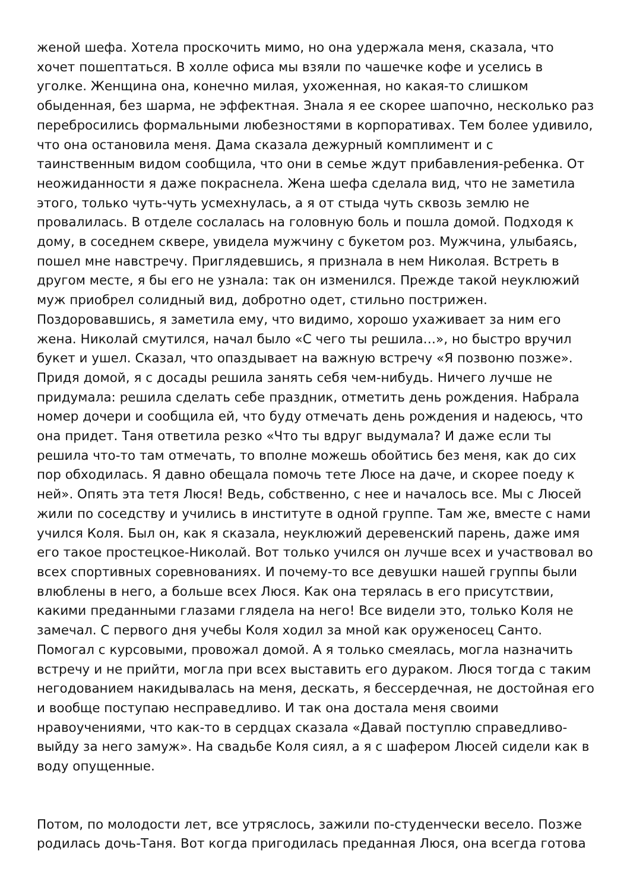женой шефа. Хотела проскочить мимо, но она удержала меня, сказала, что хочет пошептаться. В холле офиса мы взяли по чашечке кофе и уселись в уголке. Женщина она, конечно милая, ухоженная, но какая-то слишком обыденная, без шарма, не эффектная. Знала я ее скорее шапочно, несколько раз перебросились формальными любезностями в корпоративах. Тем более удивило, что она остановила меня. Дама сказала дежурный комплимент и с таинственным видом сообщила, что они в семье ждут прибавления-ребенка. От неожиданности я даже покраснела. Жена шефа сделала вид, что не заметила этого, только чуть-чуть усмехнулась, а я от стыда чуть сквозь землю не провалилась. В отделе сослалась на головную боль и пошла домой. Подходя к дому, в соседнем сквере, увидела мужчину с букетом роз. Мужчина, улыбаясь, пошел мне навстречу. Приглядевшись, я признала в нем Николая. Встреть в другом месте, я бы его не узнала: так он изменился. Прежде такой неуклюжий муж приобрел солидный вид, добротно одет, стильно пострижен. Поздоровавшись, я заметила ему, что видимо, хорошо ухаживает за ним его жена. Николай смутился, начал было «С чего ты решила…», но быстро вручил букет и ушел. Сказал, что опаздывает на важную встречу «Я позвоню позже». Придя домой, я с досады решила занять себя чем-нибудь. Ничего лучше не придумала: решила сделать себе праздник, отметить день рождения. Набрала номер дочери и сообщила ей, что буду отмечать день рождения и надеюсь, что она придет. Таня ответила резко «Что ты вдруг выдумала? И даже если ты решила что-то там отмечать, то вполне можешь обойтись без меня, как до сих пор обходилась. Я давно обещала помочь тете Люсе на даче, и скорее поеду к ней». Опять эта тетя Люся! Ведь, собственно, с нее и началось все. Мы с Люсей жили по соседству и учились в институте в одной группе. Там же, вместе с нами учился Коля. Был он, как я сказала, неуклюжий деревенский парень, даже имя его такое простецкое-Николай. Вот только учился он лучше всех и участвовал во всех спортивных соревнованиях. И почему-то все девушки нашей группы были влюблены в него, а больше всех Люся. Как она терялась в его присутствии, какими преданными глазами глядела на него! Все видели это, только Коля не замечал. С первого дня учебы Коля ходил за мной как оруженосец Санто. Помогал с курсовыми, провожал домой. А я только смеялась, могла назначить встречу и не прийти, могла при всех выставить его дураком. Люся тогда с таким негодованием накидывалась на меня, дескать, я бессердечная, не достойная его и вообще поступаю несправедливо. И так она достала меня своими нравоучениями, что как-то в сердцах сказала «Давай поступлю справедливо-выйду за него замуж». На свадьбе Коля сиял, а я с шафером Люсей сидели как в воду опущенные.
Потом, по молодости лет, все утряслось, зажили по-студенчески весело. Позже родилась дочь-Таня. Вот когда пригодилась преданная Люся, она всегда готова